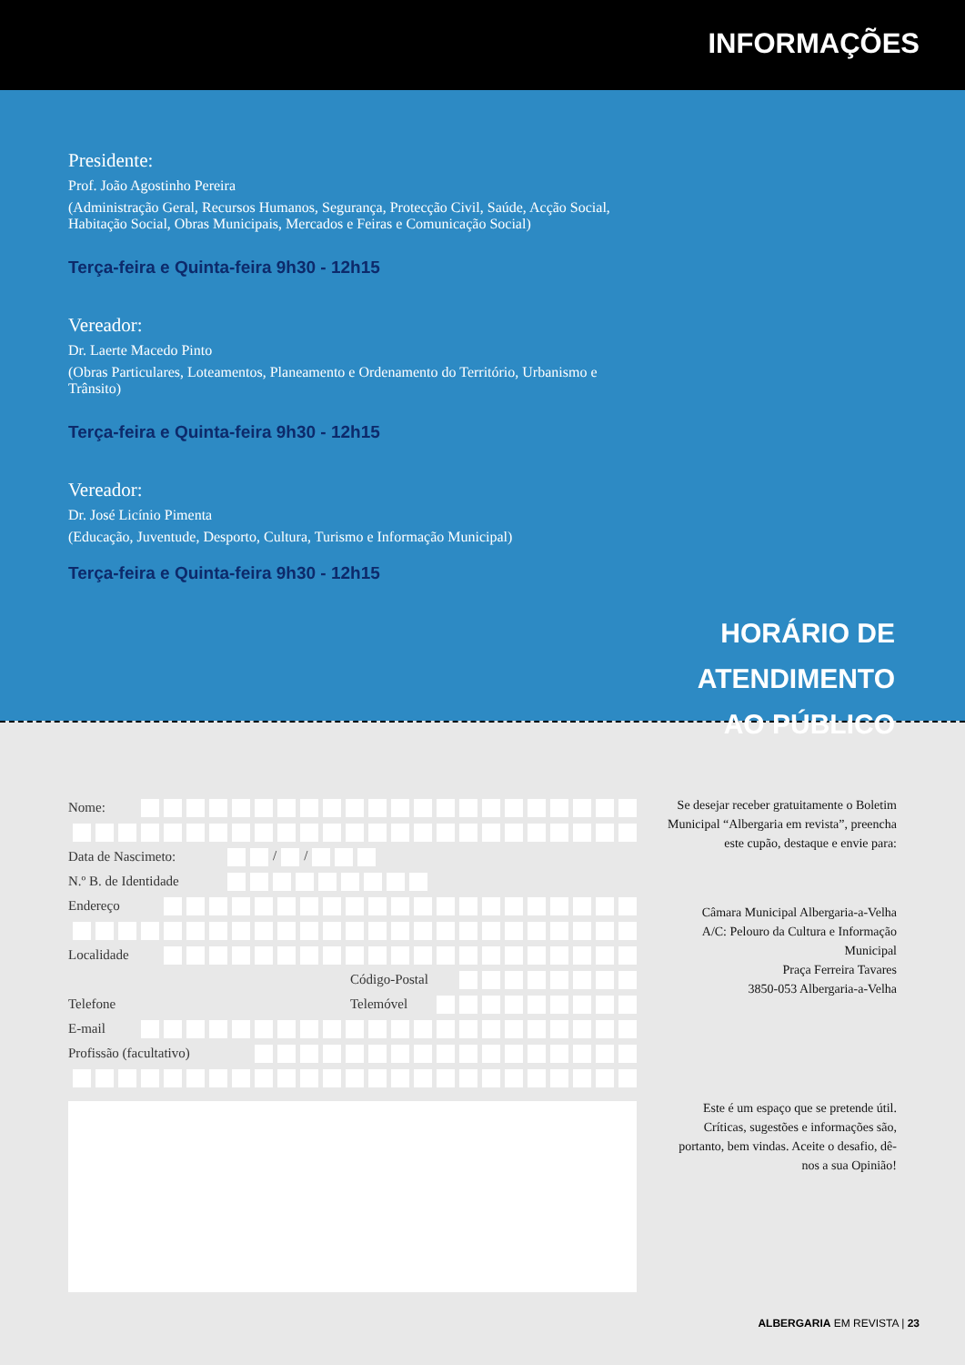INFORMAÇÕES
Presidente:
Prof. João Agostinho Pereira
(Administração Geral, Recursos Humanos, Segurança, Protecção Civil, Saúde, Acção Social, Habitação Social, Obras Municipais, Mercados e Feiras e Comunicação Social)
Terça-feira e Quinta-feira 9h30 - 12h15
Vereador:
Dr. Laerte Macedo Pinto
(Obras Particulares, Loteamentos, Planeamento e Ordenamento do Território, Urbanismo e Trânsito)
Terça-feira e Quinta-feira 9h30 - 12h15
Vereador:
Dr. José Licínio Pimenta
(Educação, Juventude, Desporto, Cultura, Turismo e Informação Municipal)
Terça-feira e Quinta-feira 9h30 - 12h15
HORÁRIO DE
ATENDIMENTO
AO PÚBLICO
Nome:
Data de Nascimeto: / /
N.º B. de Identidade
Endereço
Localidade
Código-Postal
Telefone Telemóvel
E-mail
Profissão (facultativo)
Se desejar receber gratuitamente o Boletim Municipal “Albergaria em revista”, preencha este cupão, destaque e envie para:
Câmara Municipal Albergaria-a-Velha
A/C: Pelouro da Cultura e Informação Municipal
Praça Ferreira Tavares
3850-053 Albergaria-a-Velha
Este é um espaço que se pretende útil. Críticas, sugestões e informações são, portanto, bem vindas. Aceite o desafio, dê-nos a sua Opinião!
ALBERGARIA EM REVISTA | 23